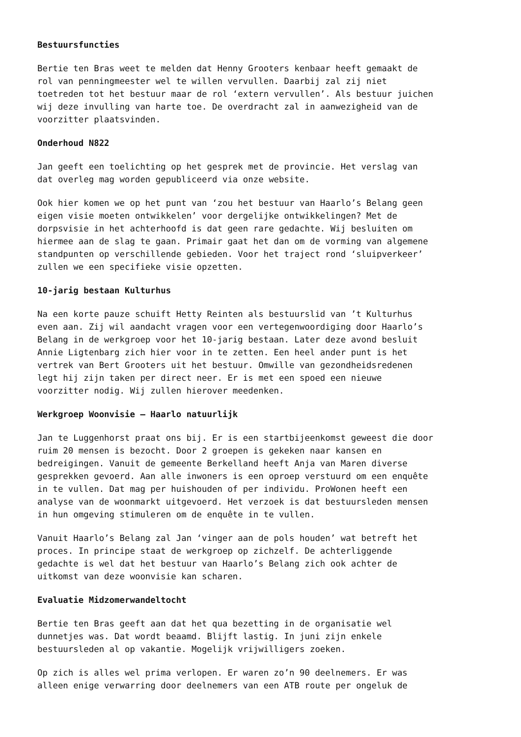Bestuursfuncties
Bertie ten Bras weet te melden dat Henny Grooters kenbaar heeft gemaakt de rol van penningmeester wel te willen vervullen. Daarbij zal zij niet toetreden tot het bestuur maar de rol ‘extern vervullen’. Als bestuur juichen wij deze invulling van harte toe. De overdracht zal in aanwezigheid van de voorzitter plaatsvinden.
Onderhoud N822
Jan geeft een toelichting op het gesprek met de provincie. Het verslag van dat overleg mag worden gepubliceerd via onze website.
Ook hier komen we op het punt van ‘zou het bestuur van Haarlo’s Belang geen eigen visie moeten ontwikkelen’ voor dergelijke ontwikkelingen? Met de dorpsvisie in het achterhoofd is dat geen rare gedachte. Wij besluiten om hiermee aan de slag te gaan. Primair gaat het dan om de vorming van algemene standpunten op verschillende gebieden. Voor het traject rond ‘sluipverkeer’ zullen we een specifieke visie opzetten.
10-jarig bestaan Kulturhus
Na een korte pauze schuift Hetty Reinten als bestuurslid van ’t Kulturhus even aan. Zij wil aandacht vragen voor een vertegenwoordiging door Haarlo’s Belang in de werkgroep voor het 10-jarig bestaan. Later deze avond besluit Annie Ligtenbarg zich hier voor in te zetten. Een heel ander punt is het vertrek van Bert Grooters uit het bestuur. Omwille van gezondheidsredenen legt hij zijn taken per direct neer. Er is met een spoed een nieuwe voorzitter nodig. Wij zullen hierover meedenken.
Werkgroep Woonvisie – Haarlo natuurlijk
Jan te Luggenhorst praat ons bij. Er is een startbijeenkomst geweest die door ruim 20 mensen is bezocht. Door 2 groepen is gekeken naar kansen en bedreigingen. Vanuit de gemeente Berkelland heeft Anja van Maren diverse gesprekken gevoerd. Aan alle inwoners is een oproep verstuurd om een enquête in te vullen. Dat mag per huishouden of per individu. ProWonen heeft een analyse van de woonmarkt uitgevoerd. Het verzoek is dat bestuursleden mensen in hun omgeving stimuleren om de enquête in te vullen.
Vanuit Haarlo’s Belang zal Jan ‘vinger aan de pols houden’ wat betreft het proces. In principe staat de werkgroep op zichzelf. De achterliggende gedachte is wel dat het bestuur van Haarlo’s Belang zich ook achter de uitkomst van deze woonvisie kan scharen.
Evaluatie Midzomerwandeltocht
Bertie ten Bras geeft aan dat het qua bezetting in de organisatie wel dunnetjes was. Dat wordt beaamd. Blijft lastig. In juni zijn enkele bestuursleden al op vakantie. Mogelijk vrijwilligers zoeken.
Op zich is alles wel prima verlopen. Er waren zo’n 90 deelnemers. Er was alleen enige verwarring door deelnemers van een ATB route per ongeluk de